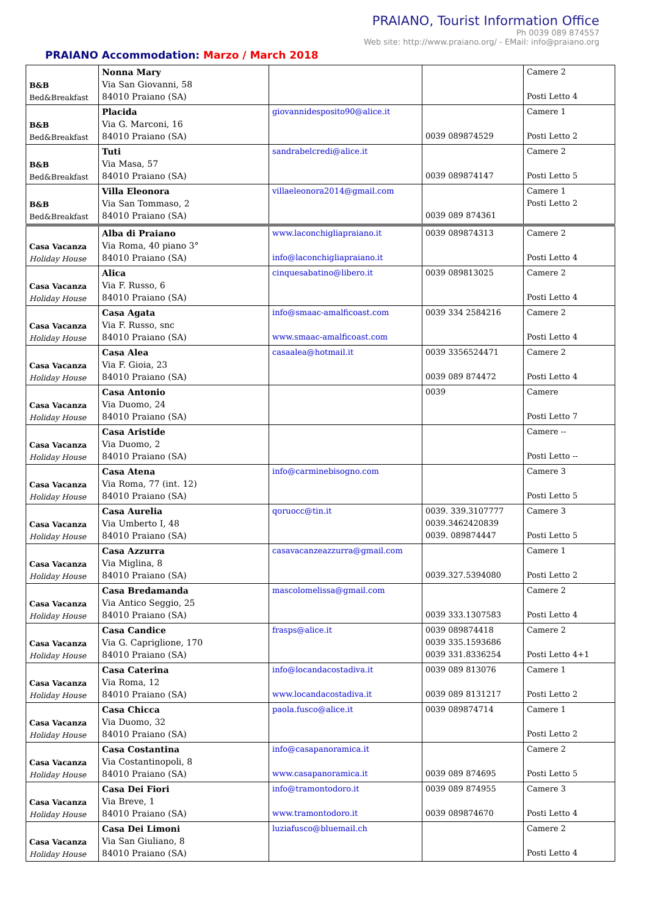PRAIANO, Tourist Information Office
Ph 0039 089 874557
Web site: http://www.praiano.org/ - EMail: info@praiano.org
PRAIANO Accommodation: Marzo / March 2018
| B&B Bed&Breakfast | Nonna Mary Via San Giovanni, 58 84010 Praiano (SA) | | | Camere 2 Posti Letto 4 |
| B&B Bed&Breakfast | Placida Via G. Marconi, 16 84010 Praiano (SA) | giovannidesposito90@alice.it | 0039 089874529 | Camere 1 Posti Letto 2 |
| B&B Bed&Breakfast | Tuti Via Masa, 57 84010 Praiano (SA) | sandrabelcredi@alice.it | 0039 089874147 | Camere 2 Posti Letto 5 |
| B&B Bed&Breakfast | Villa Eleonora Via San Tommaso, 2 84010 Praiano (SA) | villaeleonora2014@gmail.com | 0039 089 874361 | Camere 1 Posti Letto 2 |
| Casa Vacanza Holiday House | Alba di Praiano Via Roma, 40 piano 3° 84010 Praiano (SA) | www.laconchigliapraiano.it info@laconchigliapraiano.it | 0039 089874313 | Camere 2 Posti Letto 4 |
| Casa Vacanza Holiday House | Alica Via F. Russo, 6 84010 Praiano (SA) | cinquesabatino@libero.it | 0039 089813025 | Camere 2 Posti Letto 4 |
| Casa Vacanza Holiday House | Casa Agata Via F. Russo, snc 84010 Praiano (SA) | info@smaac-amalficoast.com www.smaac-amalficoast.com | 0039 334 2584216 | Camere 2 Posti Letto 4 |
| Casa Vacanza Holiday House | Casa Alea Via F. Gioia, 23 84010 Praiano (SA) | casaalea@hotmail.it | 0039 3356524471 0039 089 874472 | Camere 2 Posti Letto 4 |
| Casa Vacanza Holiday House | Casa Antonio Via Duomo, 24 84010 Praiano (SA) | | 0039 | Camere Posti Letto 7 |
| Casa Vacanza Holiday House | Casa Aristide Via Duomo, 2 84010 Praiano (SA) | | | Camere -- Posti Letto -- |
| Casa Vacanza Holiday House | Casa Atena Via Roma, 77 (int. 12) 84010 Praiano (SA) | info@carminebisogno.com | | Camere 3 Posti Letto 5 |
| Casa Vacanza Holiday House | Casa Aurelia Via Umberto I, 48 84010 Praiano (SA) | qoruocc@tin.it | 0039. 339.3107777 0039.3462420839 0039. 089874447 | Camere 3 Posti Letto 5 |
| Casa Vacanza Holiday House | Casa Azzurra Via Miglina, 8 84010 Praiano (SA) | casavacanzeazzurra@gmail.com | 0039.327.5394080 | Camere 1 Posti Letto 2 |
| Casa Vacanza Holiday House | Casa Bredamanda Via Antico Seggio, 25 84010 Praiano (SA) | mascolomelissa@gmail.com | 0039 333.1307583 | Camere 2 Posti Letto 4 |
| Casa Vacanza Holiday House | Casa Candice Via G. Capriglione, 170 84010 Praiano (SA) | frasps@alice.it | 0039 089874418 0039 335.1593686 0039 331.8336254 | Camere 2 Posti Letto 4+1 |
| Casa Vacanza Holiday House | Casa Caterina Via Roma, 12 84010 Praiano (SA) | info@locandacostadiva.it www.locandacostadiva.it | 0039 089 813076 0039 089 8131217 | Camere 1 Posti Letto 2 |
| Casa Vacanza Holiday House | Casa Chicca Via Duomo, 32 84010 Praiano (SA) | paola.fusco@alice.it | 0039 089874714 | Camere 1 Posti Letto 2 |
| Casa Vacanza Holiday House | Casa Costantina Via Costantinopoli, 8 84010 Praiano (SA) | info@casapanoramica.it www.casapanoramica.it | 0039 089 874695 | Camere 2 Posti Letto 5 |
| Casa Vacanza Holiday House | Casa Dei Fiori Via Breve, 1 84010 Praiano (SA) | info@tramontodoro.it www.tramontodoro.it | 0039 089 874955 0039 089874670 | Camere 3 Posti Letto 4 |
| Casa Vacanza Holiday House | Casa Dei Limoni Via San Giuliano, 8 84010 Praiano (SA) | luziafusco@bluemail.ch | | Camere 2 Posti Letto 4 |